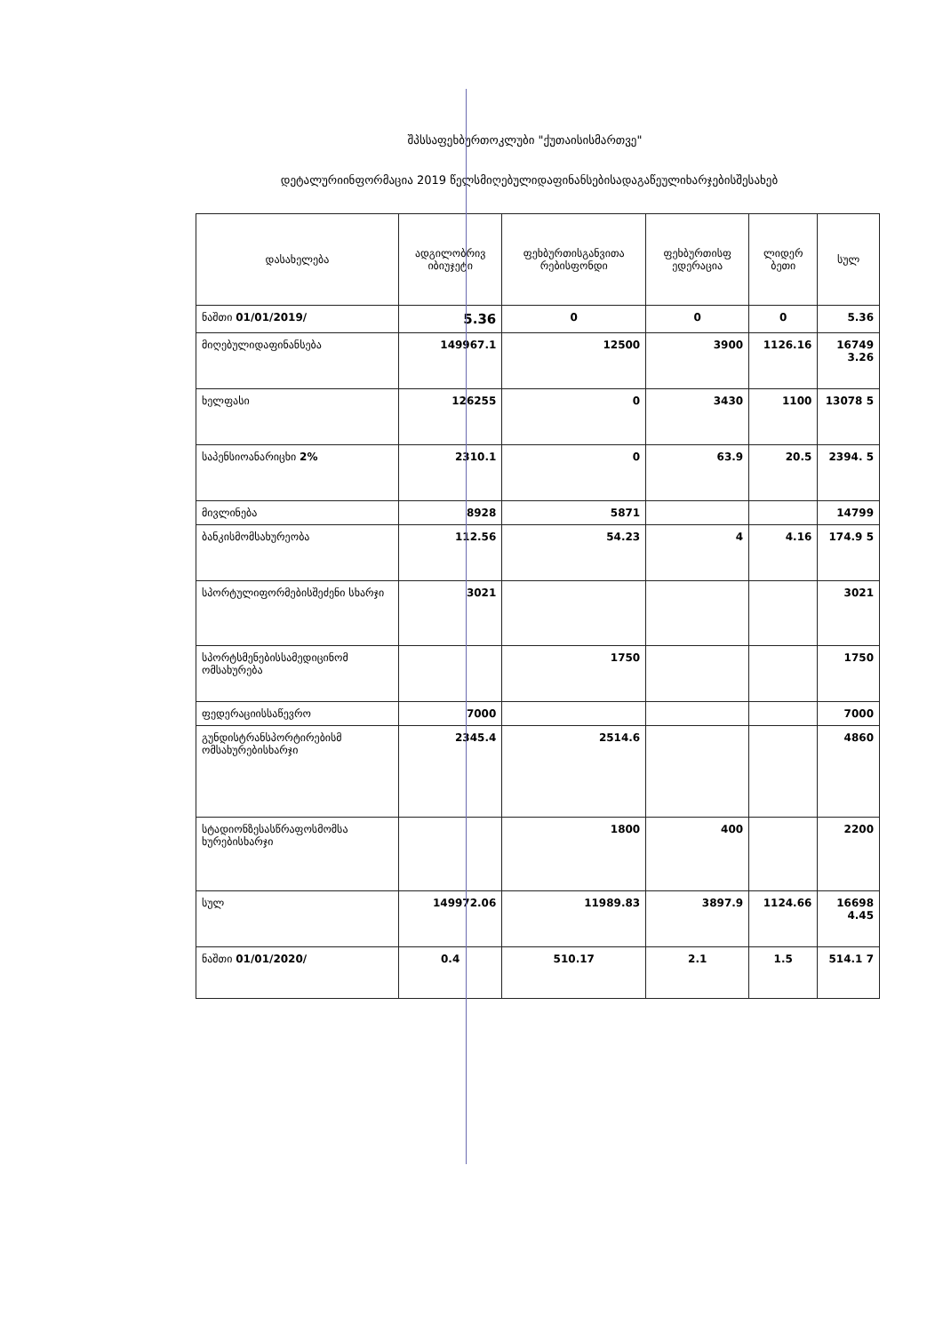შპსსაფეხბურთოკლუბი "ქუთაისისმართვე"
დეტალურიინფორმაცია 2019 წელსმიღებულიდაფინანსებისადაგაწეულიხარჯებისშესახებ
| დასახელება | ადგილობრივ იბიუჯეტი | ფეხბურთისგანვითა რებისფონდი | ფეხბურთისფ ედერაცია | ლიდერ ბეთი | სულ |
| --- | --- | --- | --- | --- | --- |
| ნაშთი 01/01/2019/ | 5.36 | 0 | 0 | 0 | 5.36 |
| მიღებულიდაფინანსება | 149967.1 | 12500 | 3900 | 1126.16 | 16749 3.26 |
| ხელფასი | 126255 | 0 | 3430 | 1100 | 13078 5 |
| საპენსიოანარიცხი 2% | 2310.1 | 0 | 63.9 | 20.5 | 2394. 5 |
| მივლინება | 8928 | 5871 | | | 14799 |
| ბანკისმომსახურეობა | 112.56 | 54.23 | 4 | 4.16 | 174.9 5 |
| სპორტულიფორმებისშეძენი სხარჯი | 3021 | | | | 3021 |
| სპორტსმენებისსამედიცინომ ომსახურება | | 1750 | | | 1750 |
| ფედერაციისსაწევრო | 7000 | | | | 7000 |
| გუნდისტრანსპორტირებისმ ომსახურებისხარჯი | 2345.4 | 2514.6 | | | 4860 |
| სტადიონზესასწრაფოსმომსა ხურებისხარჯი | | 1800 | 400 | | 2200 |
| სულ | 149972.06 | 11989.83 | 3897.9 | 1124.66 | 16698 4.45 |
| ნაშთი 01/01/2020/ | 0.4 | 510.17 | 2.1 | 1.5 | 514.1 7 |